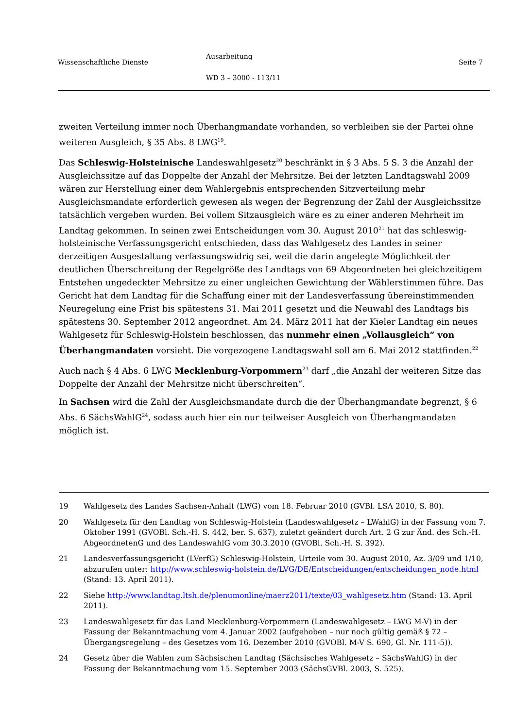Wissenschaftliche Dienste
Ausarbeitung
WD 3 – 3000 - 113/11
Seite 7
zweiten Verteilung immer noch Überhangmandate vorhanden, so verbleiben sie der Partei ohne weiteren Ausgleich, § 35 Abs. 8 LWG<sup>19</sup>.
Das Schleswig-Holsteinische Landeswahlgesetz<sup>20</sup> beschränkt in § 3 Abs. 5 S. 3 die Anzahl der Ausgleichssitze auf das Doppelte der Anzahl der Mehrsitze. Bei der letzten Landtagswahl 2009 wären zur Herstellung einer dem Wahlergebnis entsprechenden Sitzverteilung mehr Ausgleichsmandate erforderlich gewesen als wegen der Begrenzung der Zahl der Ausgleichssitze tatsächlich vergeben wurden. Bei vollem Sitzausgleich wäre es zu einer anderen Mehrheit im Landtag gekommen. In seinen zwei Entscheidungen vom 30. August 2010<sup>21</sup> hat das schleswig-holsteinische Verfassungsgericht entschieden, dass das Wahlgesetz des Landes in seiner derzeitigen Ausgestaltung verfassungswidrig sei, weil die darin angelegte Möglichkeit der deutlichen Überschreitung der Regelgröße des Landtags von 69 Abgeordneten bei gleichzeitigem Entstehen ungedeckter Mehrsitze zu einer ungleichen Gewichtung der Wählerstimmen führe. Das Gericht hat dem Landtag für die Schaffung einer mit der Landesverfassung übereinstimmenden Neuregelung eine Frist bis spätestens 31. Mai 2011 gesetzt und die Neuwahl des Landtags bis spätestens 30. September 2012 angeordnet. Am 24. März 2011 hat der Kieler Landtag ein neues Wahlgesetz für Schleswig-Holstein beschlossen, das nunmehr einen „Vollausgleich“ von Überhangmandaten vorsieht. Die vorgezogene Landtagswahl soll am 6. Mai 2012 stattfinden.<sup>22</sup>
Auch nach § 4 Abs. 6 LWG Mecklenburg-Vorpommern<sup>23</sup> darf „die Anzahl der weiteren Sitze das Doppelte der Anzahl der Mehrsitze nicht überschreiten“.
In Sachsen wird die Zahl der Ausgleichsmandate durch die der Überhangmandate begrenzt, § 6 Abs. 6 SächsWahlG<sup>24</sup>, sodass auch hier ein nur teilweiser Ausgleich von Überhangmandaten möglich ist.
19 Wahlgesetz des Landes Sachsen-Anhalt (LWG) vom 18. Februar 2010 (GVBl. LSA 2010, S. 80).
20 Wahlgesetz für den Landtag von Schleswig-Holstein (Landeswahlgesetz – LWahlG) in der Fassung vom 7. Oktober 1991 (GVOBl. Sch.-H. S. 442, ber. S. 637), zuletzt geändert durch Art. 2 G zur Änd. des Sch.-H. AbgeordnetenG und des LandeswahlG vom 30.3.2010 (GVOBl. Sch.-H. S. 392).
21 Landesverfassungsgericht (LVerfG) Schleswig-Holstein, Urteile vom 30. August 2010, Az. 3/09 und 1/10, abzurufen unter: http://www.schleswig-holstein.de/LVG/DE/Entscheidungen/entscheidungen_node.html (Stand: 13. April 2011).
22 Siehe http://www.landtag.ltsh.de/plenumonline/maerz2011/texte/03_wahlgesetz.htm (Stand: 13. April 2011).
23 Landeswahlgesetz für das Land Mecklenburg-Vorpommern (Landeswahlgesetz – LWG M-V) in der Fassung der Bekanntmachung vom 4. Januar 2002 (aufgehoben – nur noch gültig gemäß § 72 – Übergangsregelung – des Gesetzes vom 16. Dezember 2010 (GVOBl. M-V S. 690, Gl. Nr. 111-5)).
24 Gesetz über die Wahlen zum Sächsischen Landtag (Sächsisches Wahlgesetz – SächsWahlG) in der Fassung der Bekanntmachung vom 15. September 2003 (SächsGVBl. 2003, S. 525).